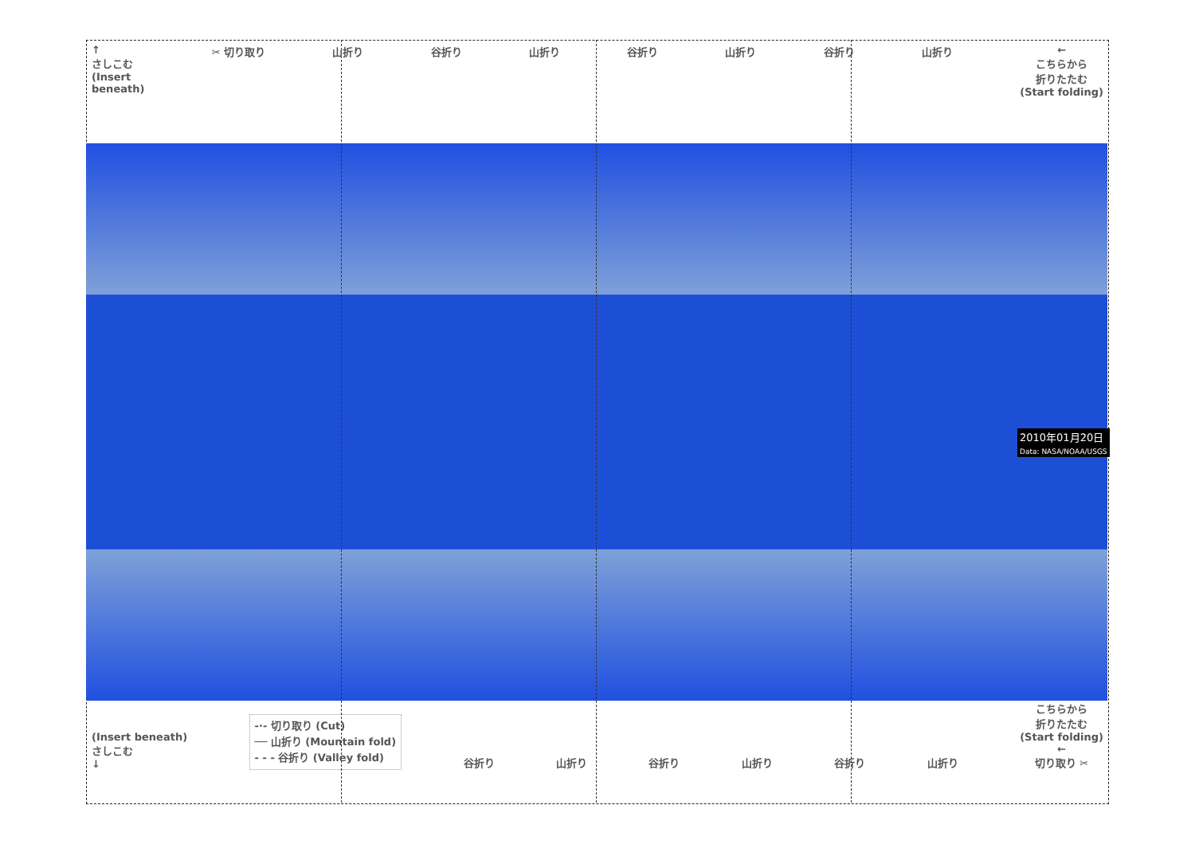↑
さしこむ
(Insert
beneath)
✂ 切り取り 山折り 谷折り 山折り 谷折り 山折り 谷折り 山折り ←
こちらから
折りたたむ
(Start folding)
2010年01月20日
Data: NASA/NOAA/USGS
(Insert beneath)
さしこむ
↓
-·- 切り取り (Cut)
── 山折り (Mountain fold)
- - - 谷折り (Valley fold)
谷折り
山折り
谷折り
山折り
谷折り
山折り
こちらから
折りたたむ
(Start folding)
←
切り取り ✂